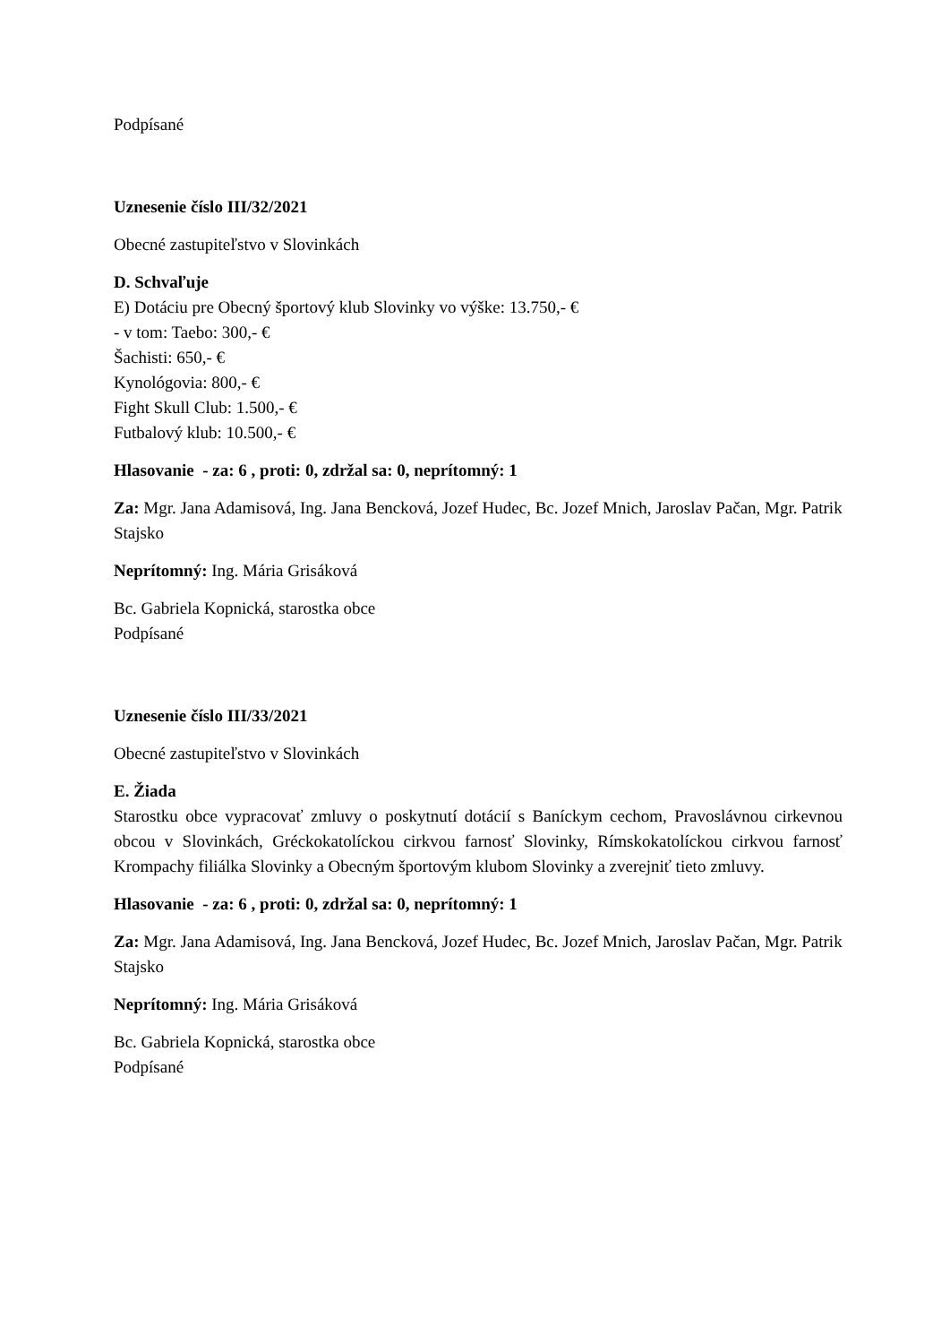Podpísané
Uznesenie číslo III/32/2021
Obecné zastupiteľstvo v Slovinkách
D. Schvaľuje
E) Dotáciu pre Obecný športový klub Slovinky vo výške: 13.750,- €
- v tom: Taebo: 300,- €
Šachisti: 650,- €
Kynológovia: 800,- €
Fight Skull Club: 1.500,- €
Futbalový klub: 10.500,- €
Hlasovanie - za: 6 , proti: 0, zdržal sa: 0, neprítomný: 1
Za: Mgr. Jana Adamisová, Ing. Jana Bencková, Jozef Hudec, Bc. Jozef Mnich, Jaroslav Pačan, Mgr. Patrik Stajsko
Neprítomný: Ing. Mária Grisáková
Bc. Gabriela Kopnická, starostka obce
Podpísané
Uznesenie číslo III/33/2021
Obecné zastupiteľstvo v Slovinkách
E. Žiada
Starostku obce vypracovať zmluvy o poskytnutí dotácií s Baníckym cechom, Pravoslávnou cirkevnou obcou v Slovinkách, Gréckokatolíckou cirkvou farnosť Slovinky, Rímskokatolíckou cirkvou farnosť Krompachy filiálka Slovinky a Obecným športovým klubom Slovinky a zverejniť tieto zmluvy.
Hlasovanie - za: 6 , proti: 0, zdržal sa: 0, neprítomný: 1
Za: Mgr. Jana Adamisová, Ing. Jana Bencková, Jozef Hudec, Bc. Jozef Mnich, Jaroslav Pačan, Mgr. Patrik Stajsko
Neprítomný: Ing. Mária Grisáková
Bc. Gabriela Kopnická, starostka obce
Podpísané